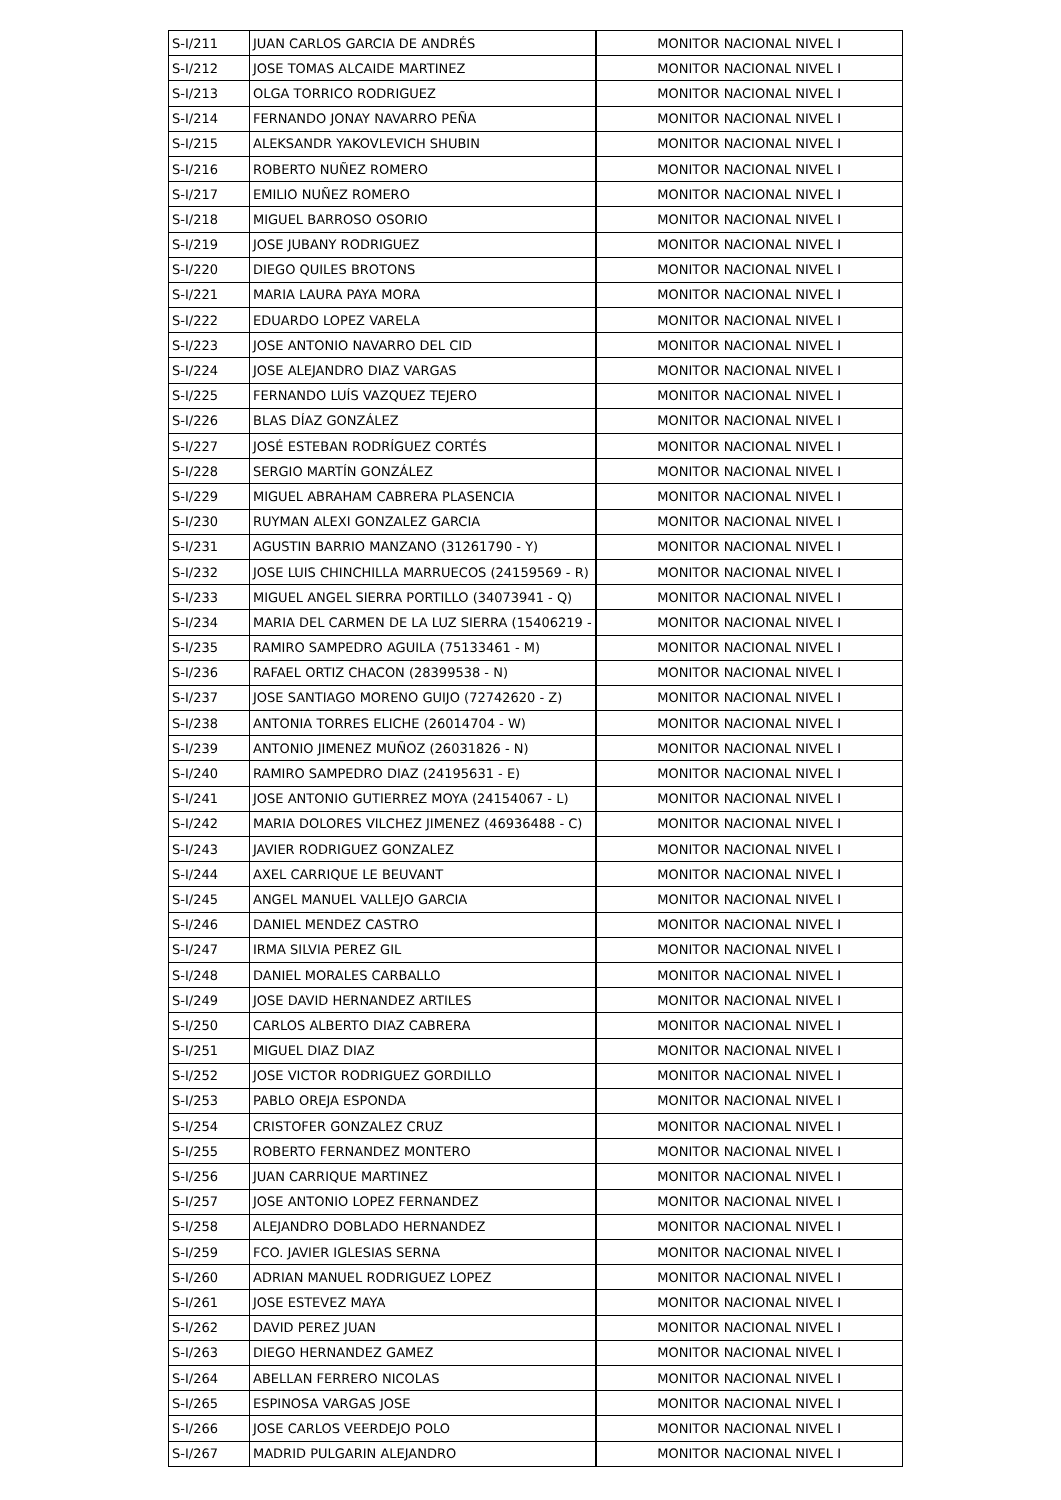| S-I/211 | JUAN CARLOS GARCIA DE ANDRÉS | MONITOR NACIONAL NIVEL I |
| S-I/212 | JOSE TOMAS ALCAIDE MARTINEZ | MONITOR NACIONAL NIVEL I |
| S-I/213 | OLGA TORRICO RODRIGUEZ | MONITOR NACIONAL NIVEL I |
| S-I/214 | FERNANDO JONAY NAVARRO PEÑA | MONITOR NACIONAL NIVEL I |
| S-I/215 | ALEKSANDR YAKOVLEVICH SHUBIN | MONITOR NACIONAL NIVEL I |
| S-I/216 | ROBERTO NUÑEZ ROMERO | MONITOR NACIONAL NIVEL I |
| S-I/217 | EMILIO NUÑEZ ROMERO | MONITOR NACIONAL NIVEL I |
| S-I/218 | MIGUEL BARROSO OSORIO | MONITOR NACIONAL NIVEL I |
| S-I/219 | JOSE JUBANY RODRIGUEZ | MONITOR NACIONAL NIVEL I |
| S-I/220 | DIEGO QUILES BROTONS | MONITOR NACIONAL NIVEL I |
| S-I/221 | MARIA LAURA PAYA MORA | MONITOR NACIONAL NIVEL I |
| S-I/222 | EDUARDO LOPEZ VARELA | MONITOR NACIONAL NIVEL I |
| S-I/223 | JOSE ANTONIO NAVARRO DEL CID | MONITOR NACIONAL NIVEL I |
| S-I/224 | JOSE ALEJANDRO DIAZ VARGAS | MONITOR NACIONAL NIVEL I |
| S-I/225 | FERNANDO LUÍS VAZQUEZ TEJERO | MONITOR NACIONAL NIVEL I |
| S-I/226 | BLAS DÍAZ GONZÁLEZ | MONITOR NACIONAL NIVEL I |
| S-I/227 | JOSÉ ESTEBAN RODRÍGUEZ CORTÉS | MONITOR NACIONAL NIVEL I |
| S-I/228 | SERGIO MARTÍN GONZÁLEZ | MONITOR NACIONAL NIVEL I |
| S-I/229 | MIGUEL ABRAHAM CABRERA PLASENCIA | MONITOR NACIONAL NIVEL I |
| S-I/230 | RUYMAN ALEXI GONZALEZ GARCIA | MONITOR NACIONAL NIVEL I |
| S-I/231 | AGUSTIN BARRIO MANZANO (31261790 - Y) | MONITOR NACIONAL NIVEL I |
| S-I/232 | JOSE LUIS CHINCHILLA MARRUECOS (24159569 - R) | MONITOR NACIONAL NIVEL I |
| S-I/233 | MIGUEL ANGEL SIERRA PORTILLO (34073941 - Q) | MONITOR NACIONAL NIVEL I |
| S-I/234 | MARIA DEL CARMEN DE LA LUZ SIERRA (15406219 - | MONITOR NACIONAL NIVEL I |
| S-I/235 | RAMIRO SAMPEDRO AGUILA (75133461 - M) | MONITOR NACIONAL NIVEL I |
| S-I/236 | RAFAEL ORTIZ CHACON (28399538 - N) | MONITOR NACIONAL NIVEL I |
| S-I/237 | JOSE SANTIAGO MORENO GUIJO (72742620 - Z) | MONITOR NACIONAL NIVEL I |
| S-I/238 | ANTONIA TORRES ELICHE (26014704 - W) | MONITOR NACIONAL NIVEL I |
| S-I/239 | ANTONIO JIMENEZ MUÑOZ (26031826 - N) | MONITOR NACIONAL NIVEL I |
| S-I/240 | RAMIRO SAMPEDRO DIAZ (24195631 - E) | MONITOR NACIONAL NIVEL I |
| S-I/241 | JOSE ANTONIO GUTIERREZ MOYA (24154067 - L) | MONITOR NACIONAL NIVEL I |
| S-I/242 | MARIA DOLORES VILCHEZ JIMENEZ (46936488 - C) | MONITOR NACIONAL NIVEL I |
| S-I/243 | JAVIER RODRIGUEZ GONZALEZ | MONITOR NACIONAL NIVEL I |
| S-I/244 | AXEL CARRIQUE LE BEUVANT | MONITOR NACIONAL NIVEL I |
| S-I/245 | ANGEL MANUEL VALLEJO GARCIA | MONITOR NACIONAL NIVEL I |
| S-I/246 | DANIEL MENDEZ CASTRO | MONITOR NACIONAL NIVEL I |
| S-I/247 | IRMA SILVIA PEREZ GIL | MONITOR NACIONAL NIVEL I |
| S-I/248 | DANIEL MORALES CARBALLO | MONITOR NACIONAL NIVEL I |
| S-I/249 | JOSE DAVID HERNANDEZ ARTILES | MONITOR NACIONAL NIVEL I |
| S-I/250 | CARLOS ALBERTO DIAZ CABRERA | MONITOR NACIONAL NIVEL I |
| S-I/251 | MIGUEL DIAZ DIAZ | MONITOR NACIONAL NIVEL I |
| S-I/252 | JOSE VICTOR RODRIGUEZ GORDILLO | MONITOR NACIONAL NIVEL I |
| S-I/253 | PABLO OREJA ESPONDA | MONITOR NACIONAL NIVEL I |
| S-I/254 | CRISTOFER GONZALEZ CRUZ | MONITOR NACIONAL NIVEL I |
| S-I/255 | ROBERTO FERNANDEZ MONTERO | MONITOR NACIONAL NIVEL I |
| S-I/256 | JUAN CARRIQUE MARTINEZ | MONITOR NACIONAL NIVEL I |
| S-I/257 | JOSE ANTONIO LOPEZ FERNANDEZ | MONITOR NACIONAL NIVEL I |
| S-I/258 | ALEJANDRO DOBLADO HERNANDEZ | MONITOR NACIONAL NIVEL I |
| S-I/259 | FCO. JAVIER IGLESIAS SERNA | MONITOR NACIONAL NIVEL I |
| S-I/260 | ADRIAN MANUEL RODRIGUEZ LOPEZ | MONITOR NACIONAL NIVEL I |
| S-I/261 | JOSE ESTEVEZ MAYA | MONITOR NACIONAL NIVEL I |
| S-I/262 | DAVID PEREZ JUAN | MONITOR NACIONAL NIVEL I |
| S-I/263 | DIEGO HERNANDEZ GAMEZ | MONITOR NACIONAL NIVEL I |
| S-I/264 | ABELLAN FERRERO NICOLAS | MONITOR NACIONAL NIVEL I |
| S-I/265 | ESPINOSA VARGAS JOSE | MONITOR NACIONAL NIVEL I |
| S-I/266 | JOSE CARLOS VEERDEJO POLO | MONITOR NACIONAL NIVEL I |
| S-I/267 | MADRID PULGARIN ALEJANDRO | MONITOR NACIONAL NIVEL I |